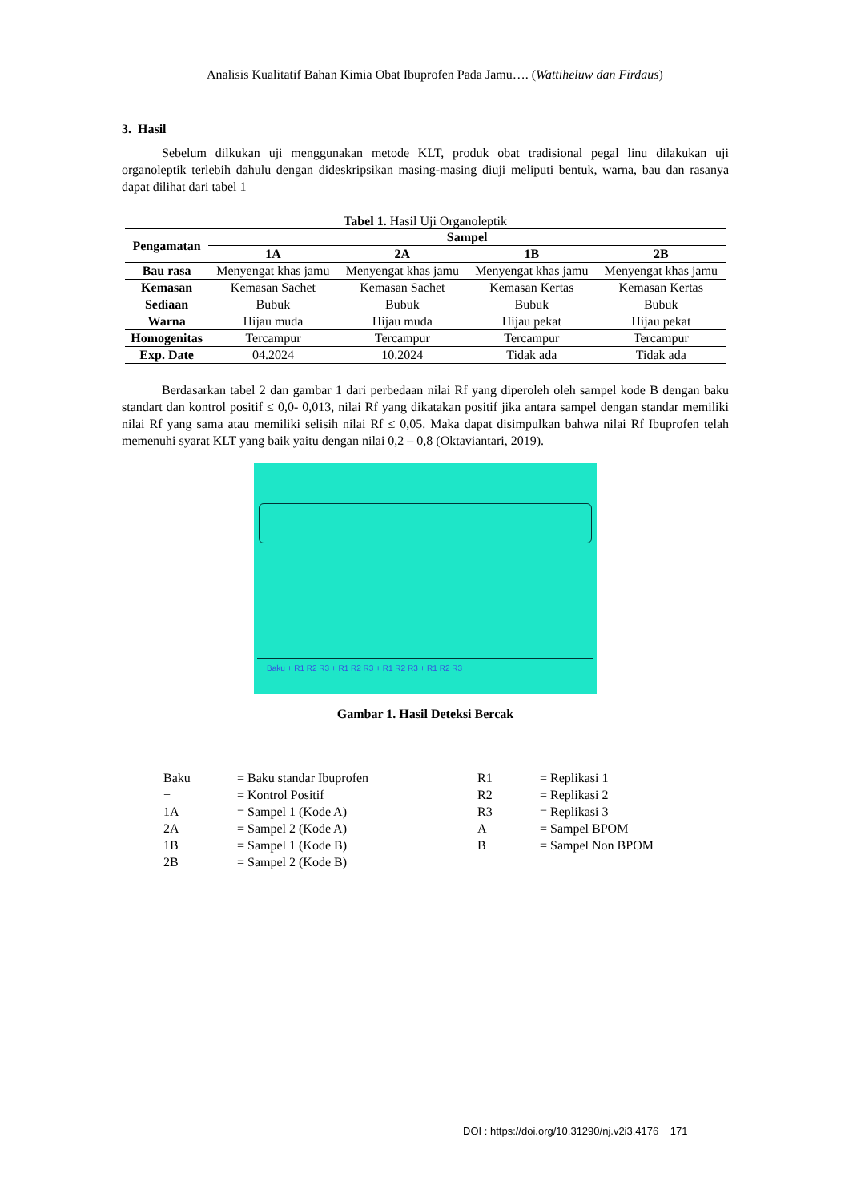Analisis Kualitatif Bahan Kimia Obat Ibuprofen Pada Jamu…. (Wattiheluw dan Firdaus)
3. Hasil
Sebelum dilkukan uji menggunakan metode KLT, produk obat tradisional pegal linu dilakukan uji organoleptik terlebih dahulu dengan dideskripsikan masing-masing diuji meliputi bentuk, warna, bau dan rasanya dapat dilihat dari tabel 1
Tabel 1. Hasil Uji Organoleptik
| Pengamatan | Sampel | | | |
| --- | --- | --- | --- | --- |
| | 1A | 2A | 1B | 2B |
| Bau rasa | Menyengat khas jamu | Menyengat khas jamu | Menyengat khas jamu | Menyengat khas jamu |
| Kemasan | Kemasan Sachet | Kemasan Sachet | Kemasan Kertas | Kemasan Kertas |
| Sediaan | Bubuk | Bubuk | Bubuk | Bubuk |
| Warna | Hijau muda | Hijau muda | Hijau pekat | Hijau pekat |
| Homogenitas | Tercampur | Tercampur | Tercampur | Tercampur |
| Exp. Date | 04.2024 | 10.2024 | Tidak ada | Tidak ada |
Berdasarkan tabel 2 dan gambar 1 dari perbedaan nilai Rf yang diperoleh oleh sampel kode B dengan baku standart dan kontrol positif ≤ 0,0- 0,013, nilai Rf yang dikatakan positif jika antara sampel dengan standar memiliki nilai Rf yang sama atau memiliki selisih nilai Rf ≤ 0,05. Maka dapat disimpulkan bahwa nilai Rf Ibuprofen telah memenuhi syarat KLT yang baik yaitu dengan nilai 0,2 – 0,8 (Oktaviantari, 2019).
Baku + R1 R2 R3 + R1 R2 R3 + R1 R2 R3 + R1 R2 R3
Gambar 1. Hasil Deteksi Bercak
Baku = Baku standar Ibuprofen R1 = Replikasi 1 + = Kontrol Positif R2 = Replikasi 2 1A = Sampel 1 (Kode A) R3 = Replikasi 3 2A = Sampel 2 (Kode A) A = Sampel BPOM 1B = Sampel 1 (Kode B) B = Sampel Non BPOM 2B = Sampel 2 (Kode B)
DOI : https://doi.org/10.31290/nj.v2i3.4176 171